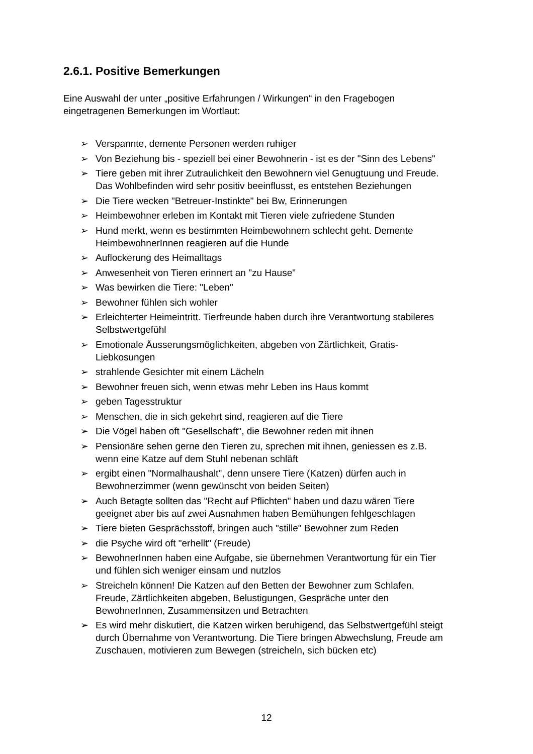2.6.1. Positive Bemerkungen
Eine Auswahl der unter „positive Erfahrungen / Wirkungen“ in den Fragebogen eingetragenen Bemerkungen im Wortlaut:
➢ Verspannte, demente Personen werden ruhiger
➢ Von Beziehung bis - speziell bei einer Bewohnerin - ist es der "Sinn des Lebens"
➢ Tiere geben mit ihrer Zutraulichkeit den Bewohnern viel Genugtuung und Freude. Das Wohlbefinden wird sehr positiv beeinflusst, es entstehen Beziehungen
➢ Die Tiere wecken "Betreuer-Instinkte" bei Bw, Erinnerungen
➢ Heimbewohner erleben im Kontakt mit Tieren viele zufriedene Stunden
➢ Hund merkt, wenn es bestimmten Heimbewohnern schlecht geht. Demente HeimbewohnerInnen reagieren auf die Hunde
➢ Auflockerung des Heimalltags
➢ Anwesenheit von Tieren erinnert an "zu Hause"
➢ Was bewirken die Tiere: "Leben"
➢ Bewohner fühlen sich wohler
➢ Erleichterter Heimeintritt. Tierfreunde haben durch ihre Verantwortung stabileres Selbstwertgefühl
➢ Emotionale Äusserungsmöglichkeiten, abgeben von Zärtlichkeit, Gratis-Liebkosungen
➢ strahlende Gesichter mit einem Lächeln
➢ Bewohner freuen sich, wenn etwas mehr Leben ins Haus kommt
➢ geben Tagesstruktur
➢ Menschen, die in sich gekehrt sind, reagieren auf die Tiere
➢ Die Vögel haben oft "Gesellschaft", die Bewohner reden mit ihnen
➢ Pensionäre sehen gerne den Tieren zu, sprechen mit ihnen, geniessen es z.B. wenn eine Katze auf dem Stuhl nebenan schläft
➢ ergibt einen "Normalhaushalt", denn unsere Tiere (Katzen) dürfen auch in Bewohnerzimmer (wenn gewünscht von beiden Seiten)
➢ Auch Betagte sollten das "Recht auf Pflichten" haben und dazu wären Tiere geeignet aber bis auf zwei Ausnahmen haben Bemühungen fehlgeschlagen
➢ Tiere bieten Gesprächsstoff, bringen auch "stille" Bewohner zum Reden
➢ die Psyche wird oft "erhellt" (Freude)
➢ BewohnerInnen haben eine Aufgabe, sie übernehmen Verantwortung für ein Tier und fühlen sich weniger einsam und nutzlos
➢ Streicheln können! Die Katzen auf den Betten der Bewohner zum Schlafen. Freude, Zärtlichkeiten abgeben, Belustigungen, Gespräche unter den BewohnerInnen, Zusammensitzen und Betrachten
➢ Es wird mehr diskutiert, die Katzen wirken beruhigend, das Selbstwertgefühl steigt durch Übernahme von Verantwortung. Die Tiere bringen Abwechslung, Freude am Zuschauen, motivieren zum Bewegen (streicheln, sich bücken etc)
12